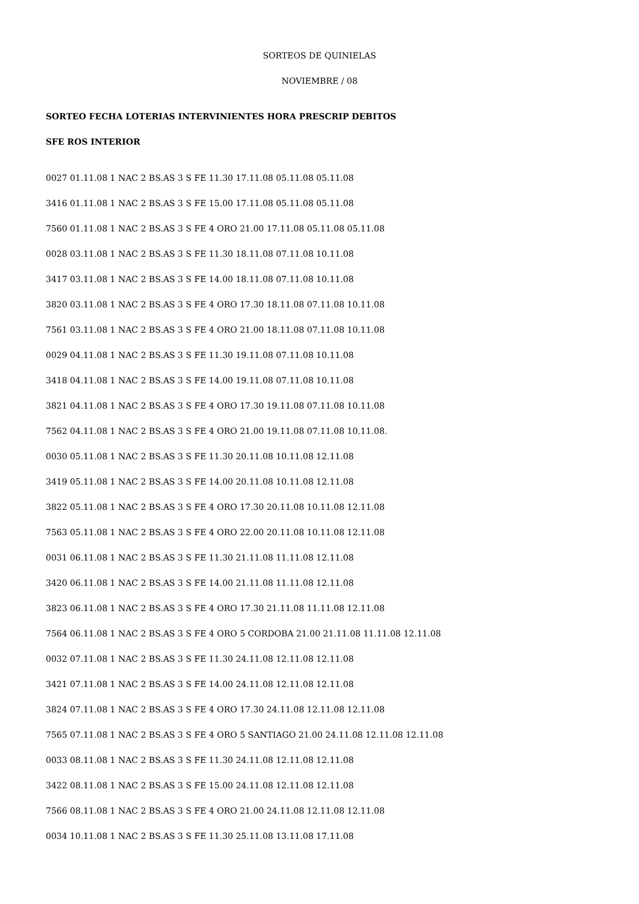SORTEOS DE QUINIELAS
NOVIEMBRE / 08
SORTEO FECHA LOTERIAS INTERVINIENTES HORA PRESCRIP DEBITOS
SFE ROS INTERIOR
0027 01.11.08 1 NAC 2 BS.AS 3 S FE 11.30 17.11.08 05.11.08 05.11.08
3416 01.11.08 1 NAC 2 BS.AS 3 S FE 15.00 17.11.08 05.11.08 05.11.08
7560 01.11.08 1 NAC 2 BS.AS 3 S FE 4 ORO 21.00 17.11.08 05.11.08 05.11.08
0028 03.11.08 1 NAC 2 BS.AS 3 S FE 11.30 18.11.08 07.11.08 10.11.08
3417 03.11.08 1 NAC 2 BS.AS 3 S FE 14.00 18.11.08 07.11.08 10.11.08
3820 03.11.08 1 NAC 2 BS.AS 3 S FE 4 ORO 17.30 18.11.08 07.11.08 10.11.08
7561 03.11.08 1 NAC 2 BS.AS 3 S FE 4 ORO 21.00 18.11.08 07.11.08 10.11.08
0029 04.11.08 1 NAC 2 BS.AS 3 S FE 11.30 19.11.08 07.11.08 10.11.08
3418 04.11.08 1 NAC 2 BS.AS 3 S FE 14.00 19.11.08 07.11.08 10.11.08
3821 04.11.08 1 NAC 2 BS.AS 3 S FE 4 ORO 17.30 19.11.08 07.11.08 10.11.08
7562 04.11.08 1 NAC 2 BS.AS 3 S FE 4 ORO 21.00 19.11.08 07.11.08 10.11.08.
0030 05.11.08 1 NAC 2 BS.AS 3 S FE 11.30 20.11.08 10.11.08 12.11.08
3419 05.11.08 1 NAC 2 BS.AS 3 S FE 14.00 20.11.08 10.11.08 12.11.08
3822 05.11.08 1 NAC 2 BS.AS 3 S FE 4 ORO 17.30 20.11.08 10.11.08 12.11.08
7563 05.11.08 1 NAC 2 BS.AS 3 S FE 4 ORO 22.00 20.11.08 10.11.08 12.11.08
0031 06.11.08 1 NAC 2 BS.AS 3 S FE 11.30 21.11.08 11.11.08 12.11.08
3420 06.11.08 1 NAC 2 BS.AS 3 S FE 14.00 21.11.08 11.11.08 12.11.08
3823 06.11.08 1 NAC 2 BS.AS 3 S FE 4 ORO 17.30 21.11.08 11.11.08 12.11.08
7564 06.11.08 1 NAC 2 BS.AS 3 S FE 4 ORO 5 CORDOBA 21.00 21.11.08 11.11.08 12.11.08
0032 07.11.08 1 NAC 2 BS.AS 3 S FE 11.30 24.11.08 12.11.08 12.11.08
3421 07.11.08 1 NAC 2 BS.AS 3 S FE 14.00 24.11.08 12.11.08 12.11.08
3824 07.11.08 1 NAC 2 BS.AS 3 S FE 4 ORO 17.30 24.11.08 12.11.08 12.11.08
7565 07.11.08 1 NAC 2 BS.AS 3 S FE 4 ORO 5 SANTIAGO 21.00 24.11.08 12.11.08 12.11.08
0033 08.11.08 1 NAC 2 BS.AS 3 S FE 11.30 24.11.08 12.11.08 12.11.08
3422 08.11.08 1 NAC 2 BS.AS 3 S FE 15.00 24.11.08 12.11.08 12.11.08
7566 08.11.08 1 NAC 2 BS.AS 3 S FE 4 ORO 21.00 24.11.08 12.11.08 12.11.08
0034 10.11.08 1 NAC 2 BS.AS 3 S FE 11.30 25.11.08 13.11.08 17.11.08